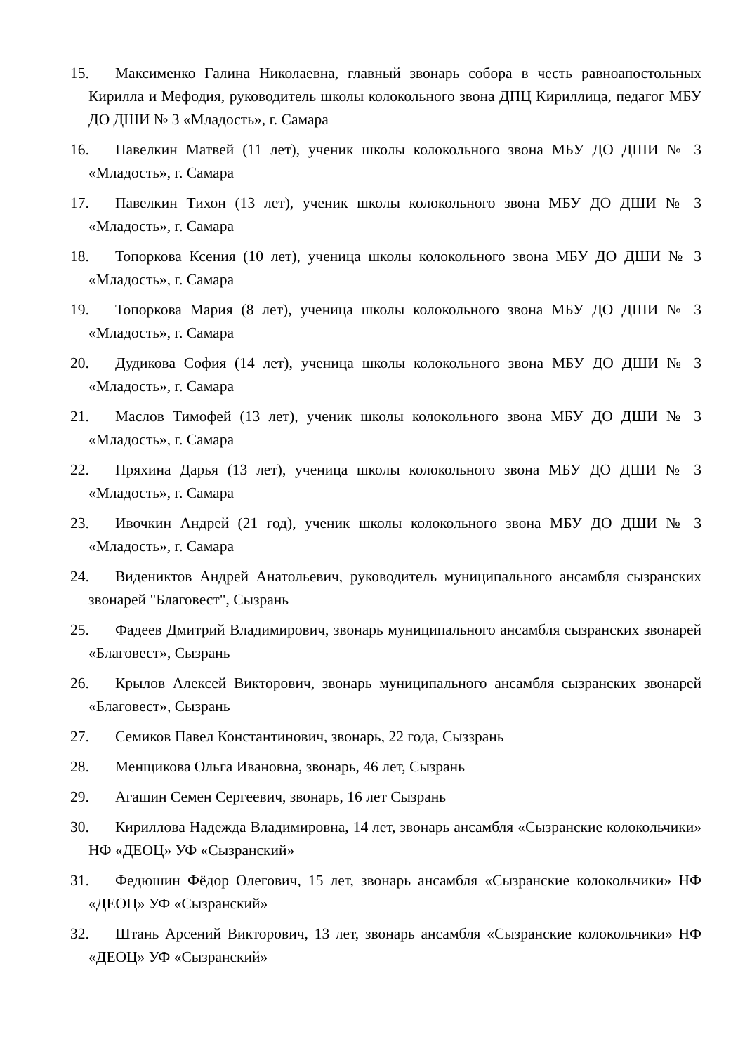15. Максименко Галина Николаевна, главный звонарь собора в честь равноапостольных Кирилла и Мефодия, руководитель школы колокольного звона ДПЦ Кириллица, педагог МБУ ДО ДШИ № 3 «Младость», г. Самара
16. Павелкин Матвей (11 лет), ученик школы колокольного звона МБУ ДО ДШИ № 3 «Младость», г. Самара
17. Павелкин Тихон (13 лет), ученик школы колокольного звона МБУ ДО ДШИ № 3 «Младость», г. Самара
18. Топоркова Ксения (10 лет), ученица школы колокольного звона МБУ ДО ДШИ № 3 «Младость», г. Самара
19. Топоркова Мария (8 лет), ученица школы колокольного звона МБУ ДО ДШИ № 3 «Младость», г. Самара
20. Дудикова София (14 лет), ученица школы колокольного звона МБУ ДО ДШИ № 3 «Младость», г. Самара
21. Маслов Тимофей (13 лет), ученик школы колокольного звона МБУ ДО ДШИ № 3 «Младость», г. Самара
22. Пряхина Дарья (13 лет), ученица школы колокольного звона МБУ ДО ДШИ № 3 «Младость», г. Самара
23. Ивочкин Андрей (21 год), ученик школы колокольного звона МБУ ДО ДШИ № 3 «Младость», г. Самара
24. Видениктов Андрей Анатольевич, руководитель муниципального ансамбля сызранских звонарей "Благовест", Сызрань
25. Фадеев Дмитрий Владимирович, звонарь муниципального ансамбля сызранских звонарей «Благовест», Сызрань
26. Крылов Алексей Викторович, звонарь муниципального ансамбля сызранских звонарей «Благовест», Сызрань
27. Семиков Павел Константинович, звонарь, 22 года, Сыззрань
28. Менщикова Ольга Ивановна, звонарь, 46 лет, Сызрань
29. Агашин Семен Сергеевич, звонарь, 16 лет Сызрань
30. Кириллова Надежда Владимировна, 14 лет, звонарь ансамбля «Сызранские колокольчики» НФ «ДЕОЦ» УФ «Сызранский»
31. Федюшин Фёдор Олегович, 15 лет, звонарь ансамбля «Сызранские колокольчики» НФ «ДЕОЦ» УФ «Сызранский»
32. Штань Арсений Викторович, 13 лет, звонарь ансамбля «Сызранские колокольчики» НФ «ДЕОЦ» УФ «Сызранский»